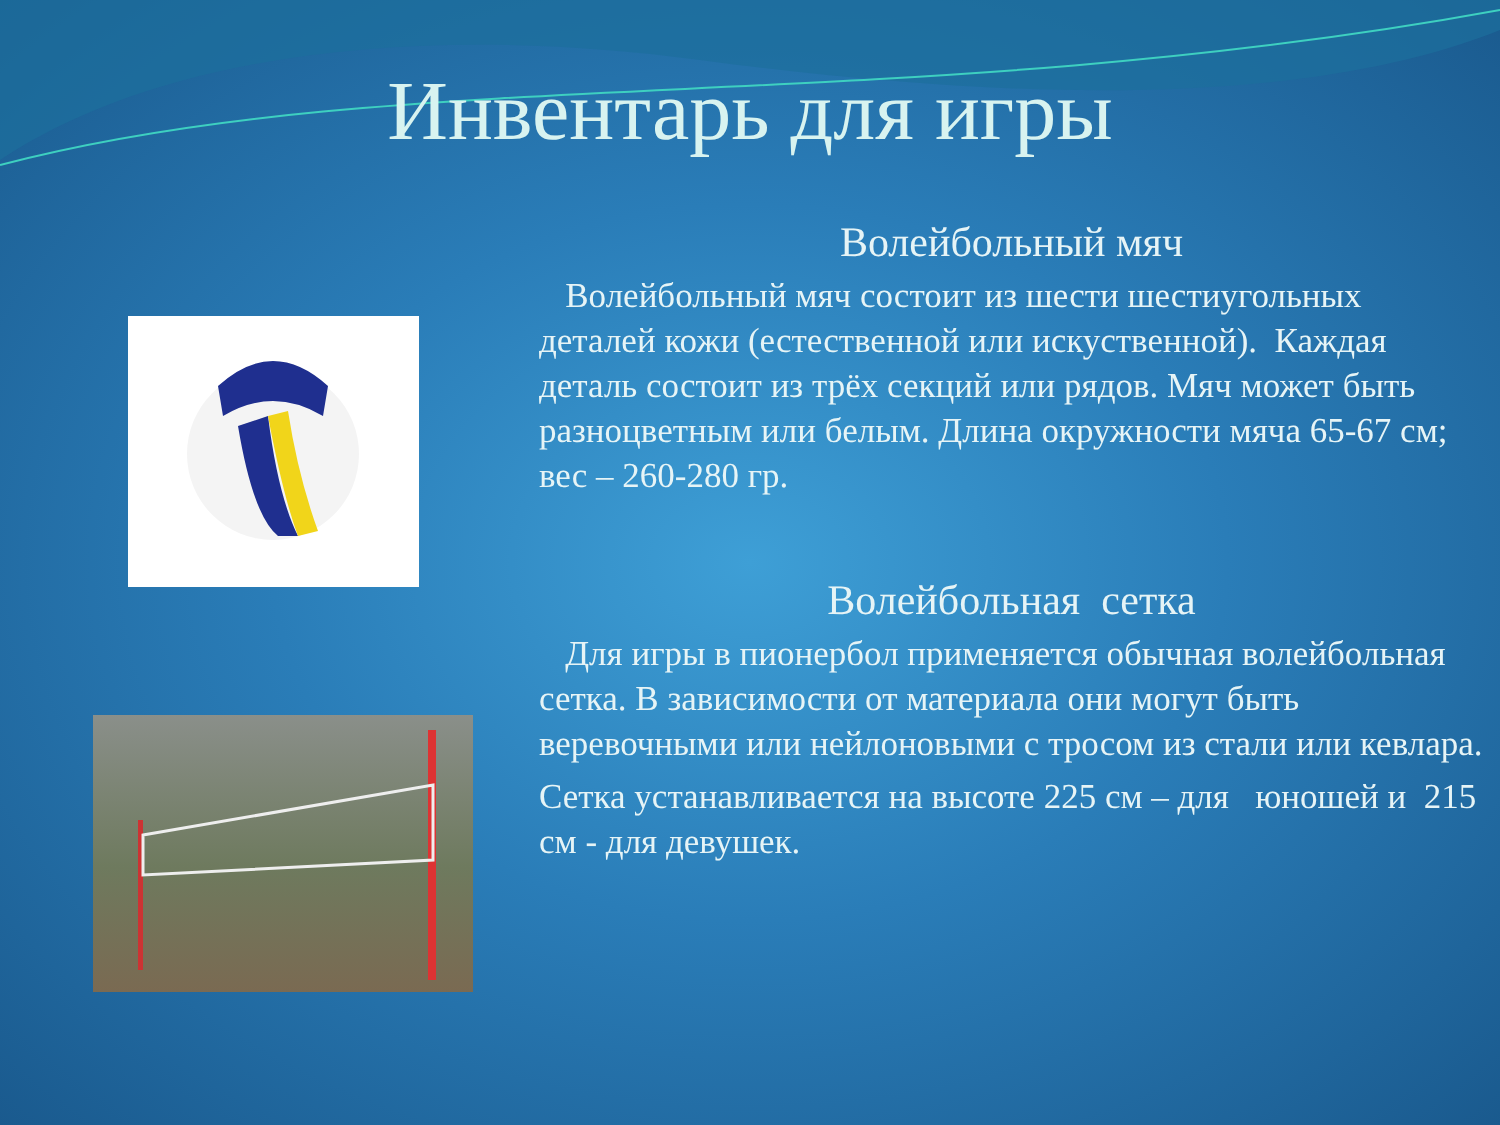Инвентарь для игры
Волейбольный мяч
Волейбольный мяч состоит из шести шестиугольных деталей кожи (естественной или искуственной). Каждая деталь состоит из трёх секций или рядов. Мяч может быть разноцветным или белым. Длина окружности мяча 65-67 см; вес – 260-280 гр.
Волейбольная сетка
Для игры в пионербол применяется обычная волейбольная сетка. В зависимости от материала они могут быть веревочными или нейлоновыми с тросом из стали или кевлара.
Сетка устанавливается на высоте 225 см – для юношей и 215 см - для девушек.